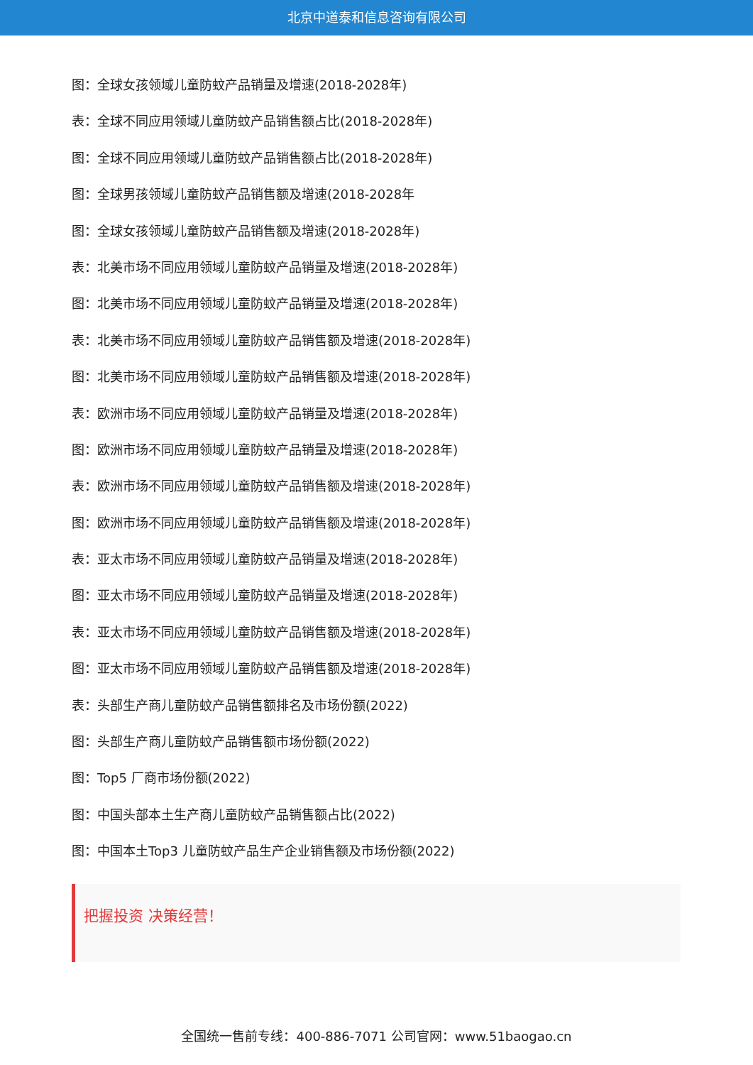北京中道泰和信息咨询有限公司
图：全球女孩领域儿童防蚊产品销量及增速(2018-2028年)
表：全球不同应用领域儿童防蚊产品销售额占比(2018-2028年)
图：全球不同应用领域儿童防蚊产品销售额占比(2018-2028年)
图：全球男孩领域儿童防蚊产品销售额及增速(2018-2028年
图：全球女孩领域儿童防蚊产品销售额及增速(2018-2028年)
表：北美市场不同应用领域儿童防蚊产品销量及增速(2018-2028年)
图：北美市场不同应用领域儿童防蚊产品销量及增速(2018-2028年)
表：北美市场不同应用领域儿童防蚊产品销售额及增速(2018-2028年)
图：北美市场不同应用领域儿童防蚊产品销售额及增速(2018-2028年)
表：欧洲市场不同应用领域儿童防蚊产品销量及增速(2018-2028年)
图：欧洲市场不同应用领域儿童防蚊产品销量及增速(2018-2028年)
表：欧洲市场不同应用领域儿童防蚊产品销售额及增速(2018-2028年)
图：欧洲市场不同应用领域儿童防蚊产品销售额及增速(2018-2028年)
表：亚太市场不同应用领域儿童防蚊产品销量及增速(2018-2028年)
图：亚太市场不同应用领域儿童防蚊产品销量及增速(2018-2028年)
表：亚太市场不同应用领域儿童防蚊产品销售额及增速(2018-2028年)
图：亚太市场不同应用领域儿童防蚊产品销售额及增速(2018-2028年)
表：头部生产商儿童防蚊产品销售额排名及市场份额(2022)
图：头部生产商儿童防蚊产品销售额市场份额(2022)
图：Top5 厂商市场份额(2022)
图：中国头部本土生产商儿童防蚊产品销售额占比(2022)
图：中国本土Top3 儿童防蚊产品生产企业销售额及市场份额(2022)
把握投资 决策经营！
全国统一售前专线：400-886-7071 公司官网：www.51baogao.cn